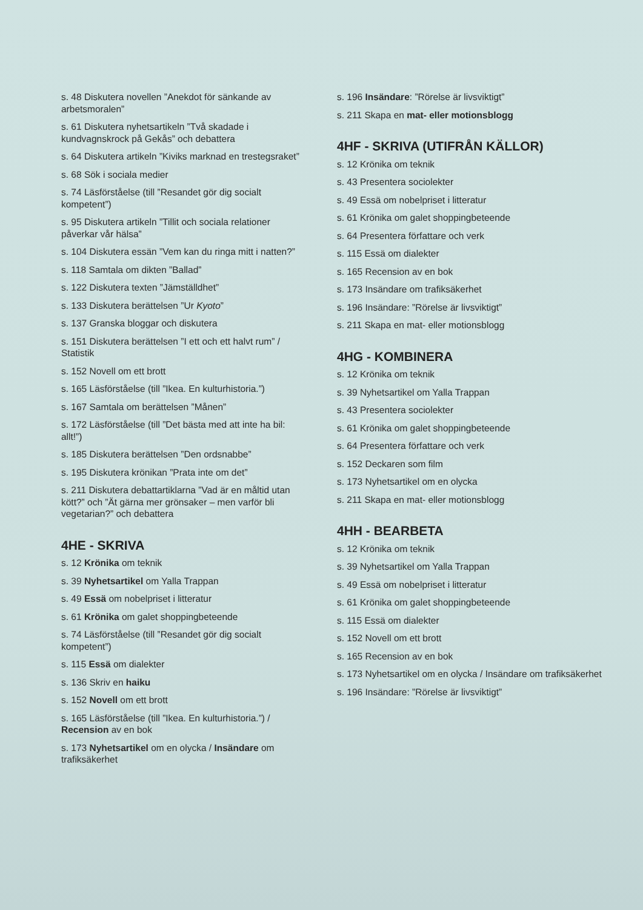s. 48 Diskutera novellen ”Anekdot för sänkande av arbetsmoralen”
s. 61 Diskutera nyhetsartikeln ”Två skadade i kundvagnskrock på Gekås” och debattera
s. 64 Diskutera artikeln ”Kiviks marknad en trestegsraket”
s. 68 Sök i sociala medier
s. 74 Läsförståelse (till ”Resandet gör dig socialt kompetent”)
s. 95 Diskutera artikeln ”Tillit och sociala relationer påverkar vår hälsa”
s. 104 Diskutera essän ”Vem kan du ringa mitt i natten?”
s. 118 Samtala om dikten ”Ballad”
s. 122 Diskutera texten ”Jämställdhet”
s. 133 Diskutera berättelsen ”Ur Kyoto”
s. 137 Granska bloggar och diskutera
s. 151 Diskutera berättelsen ”I ett och ett halvt rum” / Statistik
s. 152 Novell om ett brott
s. 165 Läsförståelse (till ”Ikea. En kulturhistoria.”)
s. 167 Samtala om berättelsen ”Månen”
s. 172 Läsförståelse (till ”Det bästa med att inte ha bil: allt!”)
s. 185 Diskutera berättelsen ”Den ordsnabbe”
s. 195 Diskutera krönikan ”Prata inte om det”
s. 211 Diskutera debattartiklarna ”Vad är en måltid utan kött?” och ”Ät gärna mer grönsaker – men varför bli vegetarian?” och debattera
4HE - SKRIVA
s. 12 Krönika om teknik
s. 39 Nyhetsartikel om Yalla Trappan
s. 49 Essä om nobelpriset i litteratur
s. 61 Krönika om galet shoppingbeteende
s. 74 Läsförståelse (till ”Resandet gör dig socialt kompetent”)
s. 115 Essä om dialekter
s. 136 Skriv en haiku
s. 152 Novell om ett brott
s. 165 Läsförståelse (till ”Ikea. En kulturhistoria.”) / Recension av en bok
s. 173 Nyhetsartikel om en olycka / Insändare om trafiksäkerhet
s. 196 Insändare: ”Rörelse är livsviktigt”
s. 211 Skapa en mat- eller motionsblogg
4HF - SKRIVA (UTIFRÅN KÄLLOR)
s. 12 Krönika om teknik
s. 43 Presentera sociolekter
s. 49 Essä om nobelpriset i litteratur
s. 61 Krönika om galet shoppingbeteende
s. 64 Presentera författare och verk
s. 115 Essä om dialekter
s. 165 Recension av en bok
s. 173 Insändare om trafiksäkerhet
s. 196 Insändare: ”Rörelse är livsviktigt”
s. 211 Skapa en mat- eller motionsblogg
4HG - KOMBINERA
s. 12 Krönika om teknik
s. 39 Nyhetsartikel om Yalla Trappan
s. 43 Presentera sociolekter
s. 61 Krönika om galet shoppingbeteende
s. 64 Presentera författare och verk
s. 152 Deckaren som film
s. 173 Nyhetsartikel om en olycka
s. 211 Skapa en mat- eller motionsblogg
4HH - BEARBETA
s. 12 Krönika om teknik
s. 39 Nyhetsartikel om Yalla Trappan
s. 49 Essä om nobelpriset i litteratur
s. 61 Krönika om galet shoppingbeteende
s. 115 Essä om dialekter
s. 152 Novell om ett brott
s. 165 Recension av en bok
s. 173 Nyhetsartikel om en olycka / Insändare om trafiksäkerhet
s. 196 Insändare: ”Rörelse är livsviktigt”